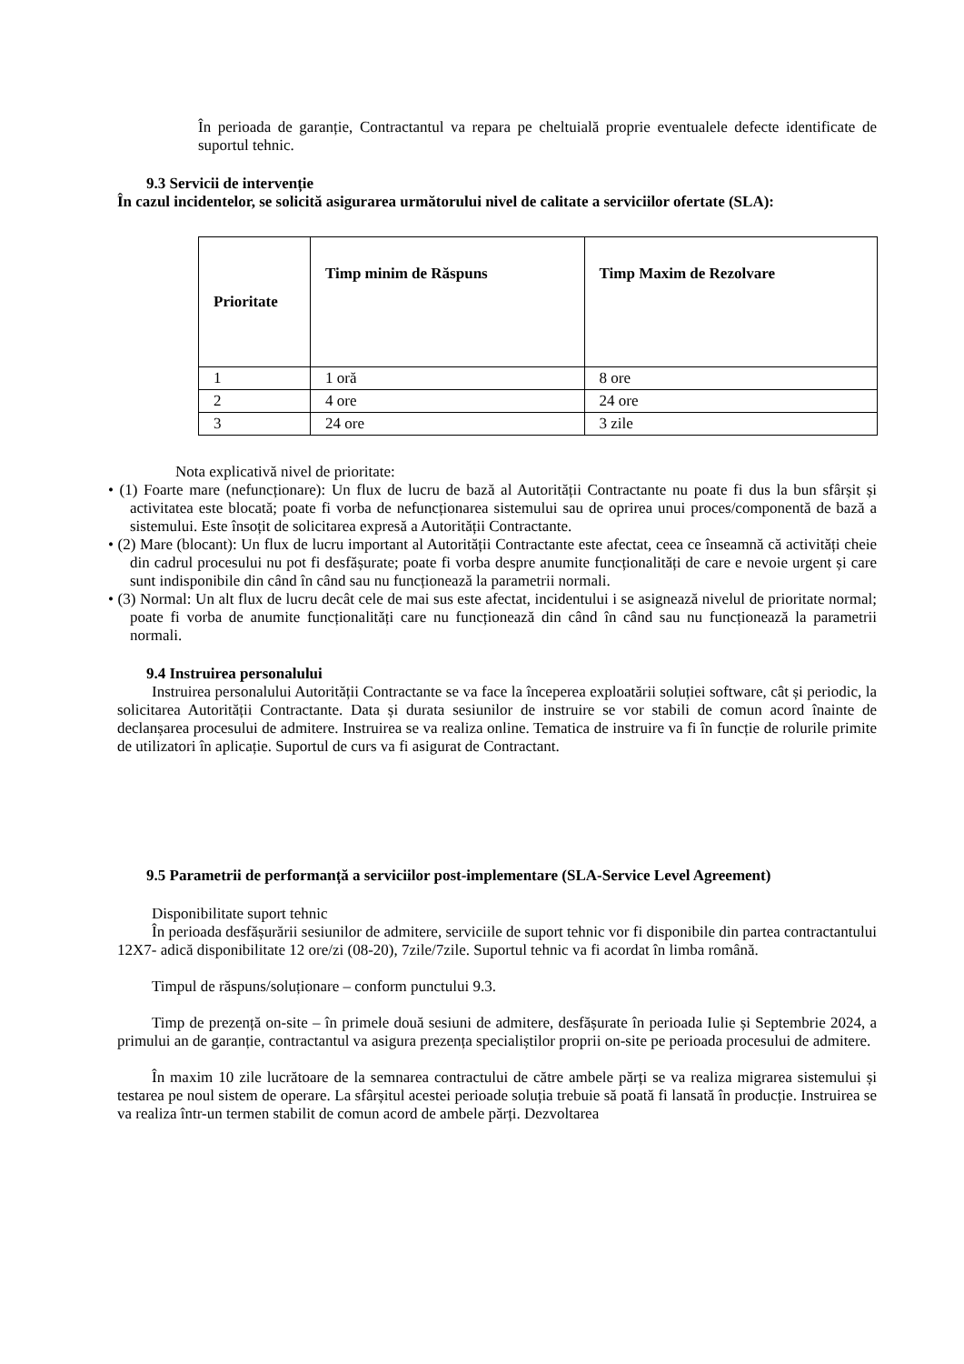În perioada de garanție, Contractantul va repara pe cheltuială proprie eventualele defecte identificate de suportul tehnic.
9.3 Servicii de intervenție
În cazul incidentelor, se solicită asigurarea următorului nivel de calitate a serviciilor ofertate (SLA):
| Prioritate | Timp minim de Răspuns | Timp Maxim de Rezolvare |
| --- | --- | --- |
| 1 | 1 oră | 8 ore |
| 2 | 4 ore | 24 ore |
| 3 | 24 ore | 3 zile |
Nota explicativă nivel de prioritate:
• (1) Foarte mare (nefuncționare): Un flux de lucru de bază al Autorității Contractante nu poate fi dus la bun sfârșit și activitatea este blocată; poate fi vorba de nefuncționarea sistemului sau de oprirea unui proces/componentă de bază a sistemului. Este însoțit de solicitarea expresă a Autorității Contractante.
• (2) Mare (blocant): Un flux de lucru important al Autorității Contractante este afectat, ceea ce înseamnă că activități cheie din cadrul procesului nu pot fi desfășurate; poate fi vorba despre anumite funcționalități de care e nevoie urgent și care sunt indisponibile din când în când sau nu funcționează la parametrii normali.
• (3) Normal: Un alt flux de lucru decât cele de mai sus este afectat, incidentului i se asignează nivelul de prioritate normal; poate fi vorba de anumite funcționalități care nu funcționează din când în când sau nu funcționează la parametrii normali.
9.4 Instruirea personalului
Instruirea personalului Autorității Contractante se va face la începerea exploatării soluției software, cât și periodic, la solicitarea Autorității Contractante. Data și durata sesiunilor de instruire se vor stabili de comun acord înainte de declanșarea procesului de admitere. Instruirea se va realiza online. Tematica de instruire va fi în funcție de rolurile primite de utilizatori în aplicație. Suportul de curs va fi asigurat de Contractant.
9.5 Parametrii de performanță a serviciilor post-implementare (SLA-Service Level Agreement)
Disponibilitate suport tehnic
În perioada desfășurării sesiunilor de admitere, serviciile de suport tehnic vor fi disponibile din partea contractantului 12X7- adică disponibilitate 12 ore/zi (08-20), 7zile/7zile. Suportul tehnic va fi acordat în limba română.
Timpul de răspuns/soluționare – conform punctului 9.3.
Timp de prezență on-site – în primele două sesiuni de admitere, desfășurate în perioada Iulie și Septembrie 2024, a primului an de garanție, contractantul va asigura prezența specialiștilor proprii on-site pe perioada procesului de admitere.
În maxim 10 zile lucrătoare de la semnarea contractului de către ambele părți se va realiza migrarea sistemului și testarea pe noul sistem de operare. La sfârșitul acestei perioade soluția trebuie să poată fi lansată în producție. Instruirea se va realiza într-un termen stabilit de comun acord de ambele părți. Dezvoltarea